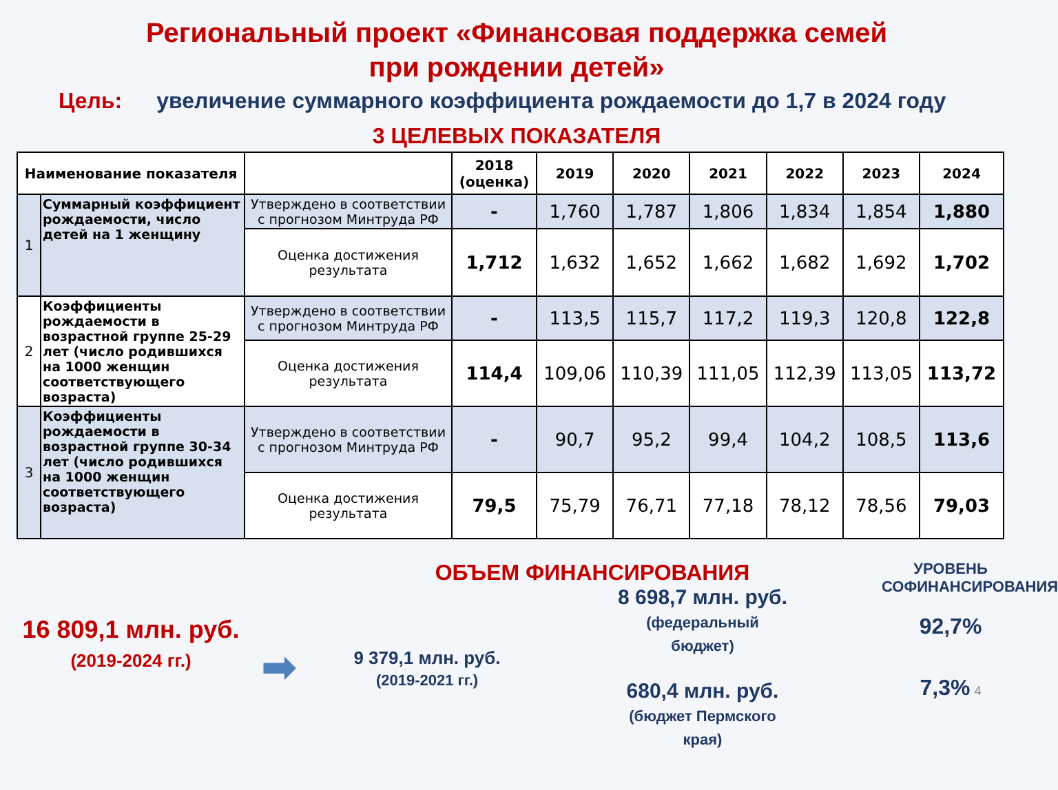Региональный проект «Финансовая поддержка семей
при рождении детей»
Цель: увеличение суммарного коэффициента рождаемости до 1,7 в 2024 году
3 ЦЕЛЕВЫХ ПОКАЗАТЕЛЯ
| Наименование показателя | | | 2018 (оценка) | 2019 | 2020 | 2021 | 2022 | 2023 | 2024 |
| --- | --- | --- | --- | --- | --- | --- | --- | --- | --- |
| 1 | Суммарный коэффициент рождаемости, число детей на 1 женщину | Утверждено в соответствии с прогнозом Минтруда РФ | - | 1,760 | 1,787 | 1,806 | 1,834 | 1,854 | 1,880 |
| | | Оценка достижения результата | 1,712 | 1,632 | 1,652 | 1,662 | 1,682 | 1,692 | 1,702 |
| 2 | Коэффициенты рождаемости в возрастной группе 25-29 лет (число родившихся на 1000 женщин соответствующего возраста) | Утверждено в соответствии с прогнозом Минтруда РФ | - | 113,5 | 115,7 | 117,2 | 119,3 | 120,8 | 122,8 |
| | | Оценка достижения результата | 114,4 | 109,06 | 110,39 | 111,05 | 112,39 | 113,05 | 113,72 |
| 3 | Коэффициенты рождаемости в возрастной группе 30-34 лет (число родившихся на 1000 женщин соответствующего возраста) | Утверждено в соответствии с прогнозом Минтруда РФ | - | 90,7 | 95,2 | 99,4 | 104,2 | 108,5 | 113,6 |
| | | Оценка достижения результата | 79,5 | 75,79 | 76,71 | 77,18 | 78,12 | 78,56 | 79,03 |
16 809,1 млн. руб.
(2019-2024 гг.)
➡
ОБЪЕМ ФИНАНСИРОВАНИЯ
9 379,1 млн. руб.
(2019-2021 гг.)
8 698,7 млн. руб.
(федеральный
бюджет)
680,4 млн. руб.
(бюджет Пермского
края)
УРОВЕНЬ СОФИНАНСИРОВАНИЯ
92,7%
7,3% 4